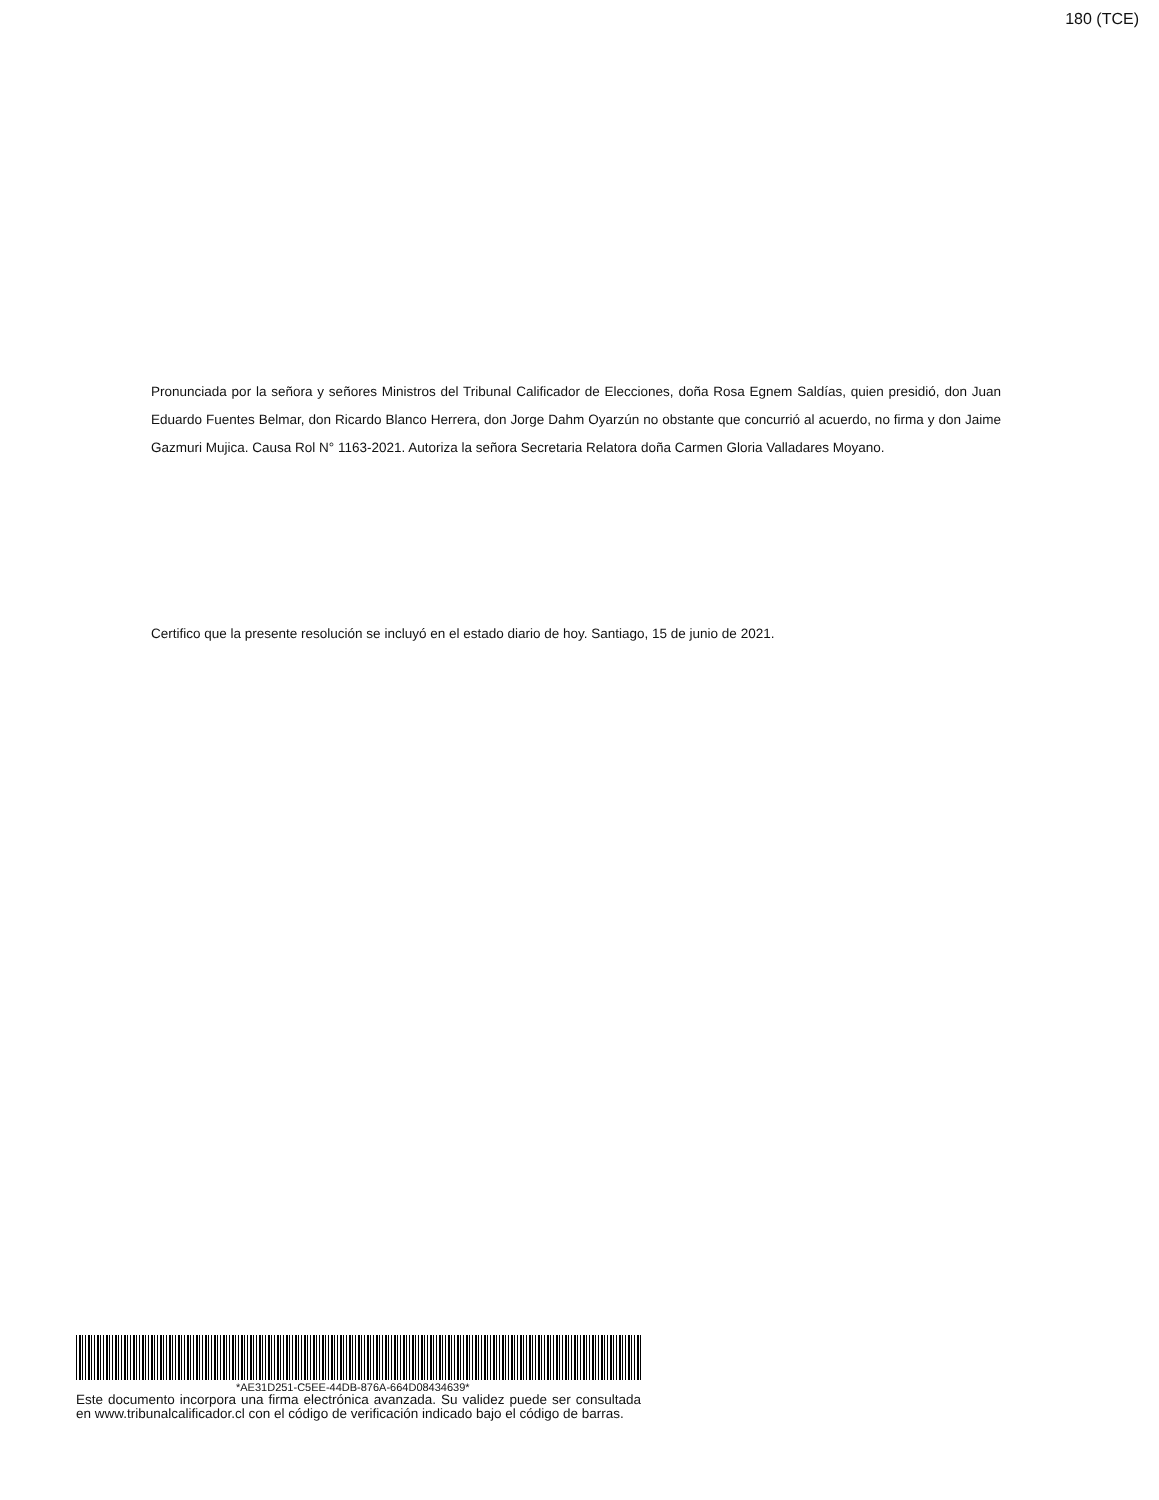180 (TCE)
Pronunciada por la señora y señores Ministros del Tribunal Calificador de Elecciones, doña Rosa Egnem Saldías, quien presidió, don Juan Eduardo Fuentes Belmar, don Ricardo Blanco Herrera, don Jorge Dahm Oyarzún no obstante que concurrió al acuerdo, no firma y don Jaime Gazmuri Mujica. Causa Rol N° 1163-2021. Autoriza la señora Secretaria Relatora doña Carmen Gloria Valladares Moyano.
Certifico que la presente resolución se incluyó en el estado diario de hoy. Santiago, 15 de junio de 2021.
*AE31D251-C5EE-44DB-876A-664D08434639*
Este documento incorpora una firma electrónica avanzada. Su validez puede ser consultada en www.tribunalcalificador.cl con el código de verificación indicado bajo el código de barras.